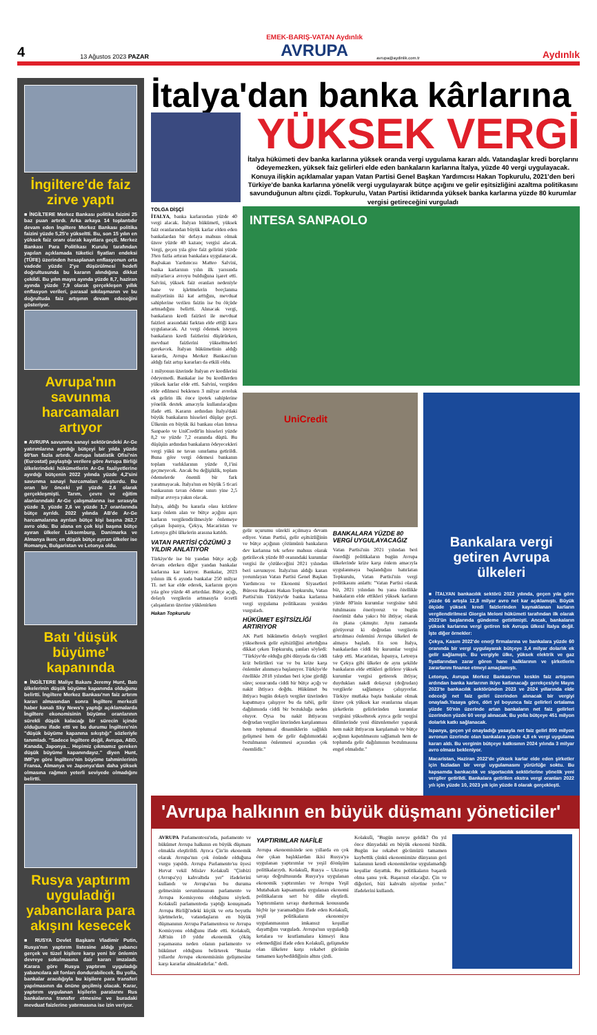4
13 Ağustos 2023 PAZAR
EMEK-BARIŞ-VATAN Aydınlık
AVRUPA
avrupa@aydinlik.com.tr
Aydınlık
İngiltere'de faiz zirve yaptı
■ İNGİLTERE Merkez Bankası politika faizini 25 baz puan artırdı. Arka arkaya 14 toplantıdır devam eden İngiltere Merkez Bankası politika faizini yüzde 5,25'e yükseltti. Bu, son 15 yılın en yüksek faiz oranı olarak kayıtlara geçti. Merkez Bankası Para Politikası Kurulu tarafından yapılan açıklamada tüketici fiyatları endeksi (TÜFE) üzerinden hesaplanan enflasyonun orta vadede yüzde 2'ye düşürülmesi hedefi doğrultusunda bu kararın alındığına dikkat çekildi. Bu yılın mayıs ayında yüzde 8,7, haziran ayında yüzde 7,9 olarak gerçekleşen yıllık enflasyon verileri, parasal sıkılaşmanın ve bu doğrultuda faiz artışının devam edeceğini gösteriyor.
Avrupa'nın savunma harcamaları artıyor
■ AVRUPA savunma sanayi sektöründeki Ar-Ge yatırımlarına ayırdığı bütçeyi bir yılda yüzde 60'tan fazla artırdı. Avrupa İstatistik Ofisi'nin (Eurostat) paylaştığı verilere göre Avrupa Birliği ülkelerindeki hükümetlerin Ar-Ge faaliyetlerine ayırdığı bütçenin 2022 yılında yüzde 4,2'sini savunma sanayi harcamaları oluşturdu. Bu oran bir önceki yıl yüzde 2,6 olarak gerçekleşmişti. Tarım, çevre ve eğitim alanlarındaki Ar-Ge çalışmalarına ise sırasıyla yüzde 3, yüzde 2,6 ve yüzde 1,7 oranlarında bütçe ayrıldı. 2022 yılında AB'de Ar-Ge harcamalarına ayrılan bütçe kişi başına 262,7 avro oldu. Bu alana en çok kişi başına bütçe ayıran ülkeler Lüksemburg, Danimarka ve Almanya iken; en düşük bütçe ayıran ülkeler ise Romanya, Bulgaristan ve Letonya oldu.
Batı 'düşük büyüme' kapanında
■ İNGİLTERE Maliye Bakanı Jeremy Hunt, Batı ülkelerinin düşük büyüme kapanında olduğunu belirtti. İngiltere Merkez Bankası'nın faiz artırım kararı almasından sonra İngiltere merkezli haber kanalı Sky News'e yaptığı açıklamalarda İngiltere ekonomisinin büyüme oranlarının sürekli düşük kalacağı bir sürecin içinde olduğunu ifade etti ve bu durumu İngiltere'nin "düşük büyüme kapanına sıkıştığı" sözleriyle tanımladı. "Sadece İngiltere değil, Avrupa, ABD, Kanada, Japonya... Hepimiz çıkmamız gereken düşük büyüme kapanındayız." diyen Hunt, IMF'ye göre İngiltere'nin büyüme tahminlerinin Fransa, Almanya ve Japonya'dan daha yüksek olmasına rağmen yeterli seviyede olmadığını belirtti.
Rusya yaptırım uyguladığı yabancılara para akışını kesecek
■ RUSYA Devlet Başkanı Vladimir Putin, Rusya'nın yaptırım listesine aldığı yabancı gerçek ve tüzel kişilere karşı yeni bir önlemin devreye sokulmasına dair kararı imzaladı. Karara göre Rusya yaptırım uyguladığı yabancılara ait fonları dondurabilecek. Bu yolla, bankalar aracılığıyla bu kişilere para transferi yapılmasının da önüne geçilmiş olacak. Karar, yaptırım uygulanan kişilerin paralarını Rus bankalarına transfer etmesine ve buradaki mevduat faizlerine yatırmasına ise izin veriyor.
İtalya'dan banka kârlarına
YÜKSEK VERGİ
İtalya hükümeti dev banka karlarına yüksek oranda vergi uygulama kararı aldı. Vatandaşlar kredi borçlarını ödeyemezken, yüksek faiz gelirleri elde eden bankaların karlarına İtalya, yüzde 40 vergi uygulayacak. Konuya ilişkin açıklamalar yapan Vatan Partisi Genel Başkan Yardımcısı Hakan Topkurulu, 2021'den beri Türkiye'de banka karlarına yönelik vergi uygulayarak bütçe açığını ve gelir eşitsizliğini azaltma politikasını savunduğunun altını çizdi. Topkurulu, Vatan Partisi iktidarında yüksek banka karlarına yüzde 80 kurumlar vergisi getireceğini vurguladı
TOLGA DİŞÇİ
İTALYA, banka karlarından yüzde 40 vergi alacak. İtalyan hükümeti, yüksek faiz oranlarından büyük karlar elden eden bankalardan bir defaya mahsus olmak üzere yüzde 40 kazanç vergisi alacak. Vergi, geçen yıla göre faiz gelirini yüzde 3'ten fazla artıran bankalara uygulanacak. Başbakan Yardımcısı Matteo Salvini, banka karlarının yılın ilk yarısında milyarlarca avroyu bulduğuna işaret etti. Salvini, yüksek faiz oranları nedeniyle hane ve işletmelerin borçlanma maliyetinin iki kat arttığını, mevduat sahiplerine verilen faizin ise bu ölçüde artmadığını belirtti. Alınacak vergi, bankaların kredi faizleri ile mevduat faizleri arasındaki farktan elde ettiği kara uygulanacak. Az vergi ödemek isteyen bankaların kredi faizlerini düşürürken, mevduat faizlerini yükseltmeleri gerekecek. İtalyan hükümetinin aldığı kararda, Avrupa Merkez Bankası'nın aldığı faiz artışı kararları da etkili oldu.
1 milyonun üzerinde İtalyan ev kredilerini ödeyemedi. Bankalar ise bu kredilerden yüksek karlar elde etti. Salvini, vergiden elde edilmesi beklenen 3 milyar avroluk ek gelirin ilk önce ipotek sahiplerine yönelik destek amacıyla kullanılacağını ifade etti. Kararın ardından İtalya'daki büyük bankaların hisseleri düşüşe geçti. Ülkenin en büyük iki bankası olan Intesa Sanpaolo ve UniCredit'in hisseleri yüzde 8,2 ve yüzde 7,2 oranında düştü. Bu düşüşün ardından bankaların ödeyecekleri vergi yükü ne tavan sınırlama getirildi. Buna göre vergi ödemesi bankanın toplam varlıklarının yüzde 0,1'ini geçmeyecek. Ancak bu değişiklik, toplam ödemelerde önemli bir fark yaratmayacak. İtalya'nın en büyük 5 ticari bankasının tavan ödeme sınırı yine 2,5 milyar avroya yakın olacak.
İtalya, aldığı bu kararla olası krizlere karşı önlem alan ve bütçe açığını aşırı karların vergilendirilmesiyle önlemeye çalışan İspanya, Çekya, Macaristan ve Letonya gibi ülkelerin arasına katıldı.
VATAN PARTİSİ ÇÖZÜMÜ 3 YILDIR ANLATIYOR
Türkiye'de ise bir yandan bütçe açığı devam ederken diğer yandan bankalar karlarına kar katıyor. Bankalar, 2023 yılının ilk 6 ayında bankalar 250 milyar TL net kar elde ederek, karlarını geçen yıla göre yüzde 48 artırdılar. Bütçe açığı, dolaylı vergilerin artmasıyla ücretli çalışanların üzerine yüklenirken
Hakan Topkurulu
INTESA SANPAOLO
UniCredit
gelir uçurumu sürekli açılmaya devam ediyor. Vatan Partisi, gelir eşitsizliğinin ve bütçe açığının çözümünü bankaların dev karlarına tek sefere mahsus olarak getirilecek yüzde 80 oranındaki kurumlar vergisi ile çözüleceğini 2021 yılından beri savunuyor. İtalya'nın aldığı kararı yorumlayan Vatan Partisi Genel Başkan Yardımcısı ve Ekonomi Siyasetleri Bürosu Başkanı Hakan Topkurulu, Vatan Partisi'nin Türkiye'de banka karlarına vergi uygulama politikasını yeniden vurguladı.
HÜKÜMET EŞİTSİZLİĞİ ARTIRIYOR
AK Parti hükümetin dolaylı vergileri yükselterek gelir eşitsizliğini artırdığına dikkat çeken Topkurulu, şunları söyledi: "Türkiye'de olduğu gibi dünyada da ciddi kriz belirtileri var ve bu krize karşı önlemler alınmaya başlanıyor. Türkiye'de özellikle 2018 yılından beri içine girdiği süreç sonucunda ciddi bir bütçe açığı ve nakit ihtiyacı doğdu. Hükümet bu ihtiyacı bugün dolaylı vergiler üzerinden kapatmaya çalışıyor bu da tabii, gelir dağılımında ciddi bir bozukluğa neden oluyor. Oysa bu nakit ihtiyacını doğrudan vergiler üzerinden karşılanması hem toplumsal dinamiklerin sağlıklı gelişmesi hem de gelir dağılımındaki bozulmanın önlenmesi açısından çok önemlidir."
BANKALARA YÜZDE 80 VERGİ UYGULAYACAĞIZ
Vatan Partisi'nin 2021 yılından beri önerdiği politikaların bugün Avrupa ülkelerinde krize karşı önlem amacıyla uygulanmaya başlandığını hatırlatan Topkurulu, Vatan Partisi'nin vergi politikasını anlattı: "Vatan Partisi olarak biz, 2021 yılından bu yana özellikle bankaların elde ettikleri yüksek karların yüzde 80'inin kurumlar vergisine tabii tutulmasını öneriyoruz ve bugün önerimiz daha yakıcı bir ihtiyaç olarak ön plana çıkmıştır. Aynı zamanda görüyoruz ki doğrudan vergilerin artırılması önlemini Avrupa ülkeleri de almaya başladı. En son İtalya, bankalardan ciddi bir kurumlar vergisi talep etti. Macaristan, İspanya, Letonya ve Çekya gibi ülkeler de aynı şekilde bankaların elde ettikleri gelirlere yüksek kurumlar vergisi getirerek ihtiyaç duydukları nakdi dolaysız (doğrudan) vergilerle sağlamaya çalışıyorlar. Türkiye mutlaka başta bankalar olmak üzere çok yüksek kar oranlarına ulaşan şirketlerin gelirlerinden kurumlar vergisini yükselterek ayrıca gelir vergisi dilimlerinde yeni düzenlemeler yaparak hem nakit ihtiyacını karşılamalı ve bütçe açığının kapatılmasını sağlamalı hem de toplumda gelir dağılımının bozulmasına engel olmalıdır."
Bankalara vergi getiren Avrupa ülkeleri
■ İTALYAN bankacılık sektörü 2022 yılında, geçen yıla göre yüzde 66 artışla 12,8 milyar avro net kar açıklamıştı. Büyük ölçüde yüksek kredi faizlerinden kaynaklanan karların vergilendirilmesi Giorgia Meloni hükümeti tarafından ilk olarak 2023'ün başlarında gündeme getirilmişti. Ancak, bankaların yüksek karlarına vergi getiren tek Avrupa ülkesi İtalya değil. İşte diğer örnekler:
Çekya, Kasım 2022'de enerji firmalarına ve bankalara yüzde 60 oranında bir vergi uygulayarak bütçeye 3,4 milyar dolarlık ek gelir sağlamıştı. Bu vergiyle ülke, yüksek elektrik ve gaz fiyatlarından zarar gören hane halklarının ve şirketlerin zararlarını finanse etmeyi amaçlamıştı.
Letonya, Avrupa Merkez Bankası'nın keskin faiz artışının ardından banka karlarının ikiye katlanacağı gerekçesiyle Mayıs 2023'te bankacılık sektöründen 2023 ve 2024 yıllarında elde edeceği net faiz geliri üzerinden alınacak bir vergiyi onayladı.Yasaya göre, dört yıl boyunca faiz gelirleri ortalama yüzde 50'nin üzerinde artan bankaların net faiz gelirleri üzerinden yüzde 60 vergi alınacak. Bu yolla bütçeye 451 milyon dolarlık katkı sağlanacak.
İspanya, geçen yıl onayladığı yasayla net faiz geliri 800 milyon avronun üzerinde olan bankalara yüzde 4,8 ek vergi uygulama kararı aldı. Bu verginin bütçeye katkısının 2024 yılında 3 milyar avro olması bekleniyor.
Macaristan, Haziran 2022'de yüksek karlar elde eden şirketler için fazladan bir vergi uygulamasını yürürlüğe soktu. Bu kapsamda bankacılık ve sigortacılık sektörlerine yönelik yeni vergiler getirildi. Bankalara getirilen ekstra vergi oranları 2022 yılı için yüzde 10, 2023 yılı için yüzde 8 olarak gerçekleşti.
'Avrupa halkının en büyük düşmanı yöneticiler'
AVRUPA Parlamentosu'nda, parlamento ve hükümet Avrupa halkının en büyük düşmanı olmakla eleştirildi. Ayrıca Çin'in ekonomik olarak Avrupa'nın çok önünde olduğuna vurgu yapıldı. Avrupa Parlamento'su üyesi Hırvat vekil Mislav Kolakuši "Çinbizi (Avrupa'yı) kahvaltıda yer" ifadelerini kullandı ve Avrupa'nın bu duruma gelmesinin sorumlusunun parlamento ve Avrupa Komisyonu olduğunu söyledi. Kolakuši parlamentoda yaptığı konuşmada Avrupa Birliği'ndeki küçük ve orta boyutlu işletmelerle, vatandaşların en büyük düşmanının Avrupa Parlamentosu ve Avrupa Komisyonu olduğunu ifade etti. Kolakuši, AB'nin 10 yıldır ekonomik çöküş yaşamasına neden olanın parlamento ve hükümet olduğunu belirterek "Bunlar yıllardır Avrupa ekonomisinin gelişmesine karşı kararlar almaktadırlar." dedi.
YAPTIRIMLAR NAFİLE
Avrupa ekonomisinde son yıllarda en çok öne çıkan başlıklardan ikisi Rusya'ya uygulanan yaptırımlar ve yeşil dönüşüm politikalarıydı. Kolakuši, Rusya – Ukrayna savaşı doğrultusunda Rusya'ya uygulanan ekonomik yaptırımları ve Avrupa Yeşil Mutabakatı kapsamında uygulanan ekonomi politikalarını sert bir dille eleştirdi. Yaptırımların savaşı durdurmak konusunda hiçbir işe yaramadığını ifade eden Kolakuši, yeşil politikaların ekonomiye uygulanmasının imkansız koşullar dayattığını vurguladı. Avrupa'nın uyguladığı kotalara ve kısıtlamalara kimseyi ikna edemediğini ifade eden Kolakuši, gelişmekte olan ülkelere karşı rekabet gücünün tamamen kaybedildiğinin altını çizdi.
Kolakuši, "Bugün nereye geldik? On yıl önce dünyadaki en büyük ekonomi bizdik. Bugün ise rekabet gücümüzü tamamen kaybettik çünkü ekonomimize dünyanın geri kalanının kendi ekonomilerine uygulamadığı koşullar dayattık. Bu politikaların başarılı olma şansı yok. Başarısız olacağız. Çin ve diğerleri, bizi kahvaltı niyetine yerler." ifadelerini kullandı.